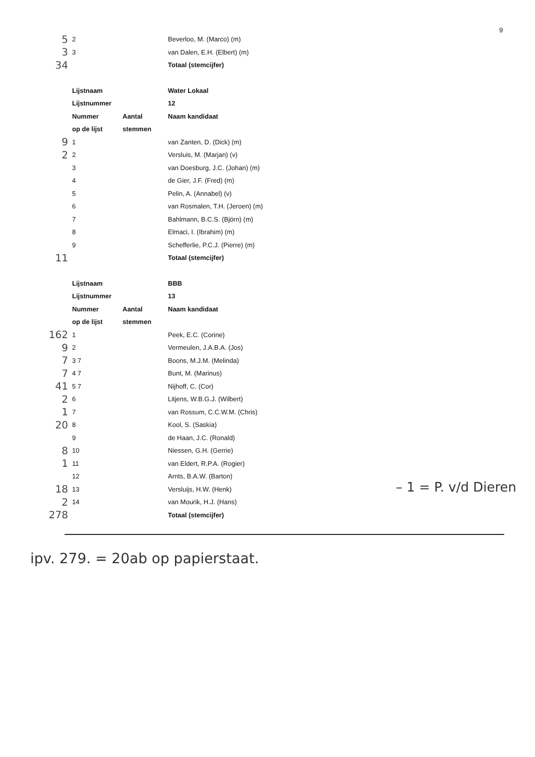9
| 5 | 2 | | Beverloo, M. (Marco) (m) |
| 3 | 3 | | van Dalen, E.H. (Elbert) (m) |
| 34 | | | Totaal (stemcijfer) |
| | Lijstnaam | | Water Lokaal |
| | Lijstnummer | | 12 |
| | Nummer | Aantal | Naam kandidaat |
| | op de lijst | stemmen | |
| 9 | 1 | | van Zanten, D. (Dick) (m) |
| 2 | 2 | | Versluis, M. (Marjan) (v) |
| | 3 | | van Doesburg, J.C. (Johan) (m) |
| | 4 | | de Gier, J.F. (Fred) (m) |
| | 5 | | Pelin, A. (Annabel) (v) |
| | 6 | | van Rosmalen, T.H. (Jeroen) (m) |
| | 7 | | Bahlmann, B.C.S. (Björn) (m) |
| | 8 | | Elmaci, I. (Ibrahim) (m) |
| | 9 | | Schefferlie, P.C.J. (Pierre) (m) |
| 11 | | | Totaal (stemcijfer) |
| | Lijstnaam | | BBB |
| | Lijstnummer | | 13 |
| | Nummer | Aantal | Naam kandidaat |
| | op de lijst | stemmen | |
| 162 | 1 | | Peek, E.C. (Corine) |
| 9 | 2 | | Vermeulen, J.A.B.A. (Jos) |
| 7 | 3 7 | | Boons, M.J.M. (Melinda) |
| 7 | 4 7 | | Bunt, M. (Marinus) |
| 41 | 5 7 | | Nijhoff, C. (Cor) |
| 2 | 6 | | Litjens, W.B.G.J. (Wilbert) |
| 1 | 7 | | van Rossum, C.C.W.M. (Chris) |
| 20 | 8 | | Kool, S. (Saskia) |
| | 9 | | de Haan, J.C. (Ronald) |
| 8 | 10 | | Niessen, G.H. (Gerrie) |
| 1 | 11 | | van Eldert, R.P.A. (Rogier) |
| | 12 | | Arnts, B.A.W. (Barton) |
| 18 | 13 | | Versluijs, H.W. (Henk) |
| 2 | 14 | | van Mourik, H.J. (Hans) |
| 278 | | | Totaal (stemcijfer) |
– 1 = P. v/d Dieren
ipv. 279. = 20ab op papierstaat.